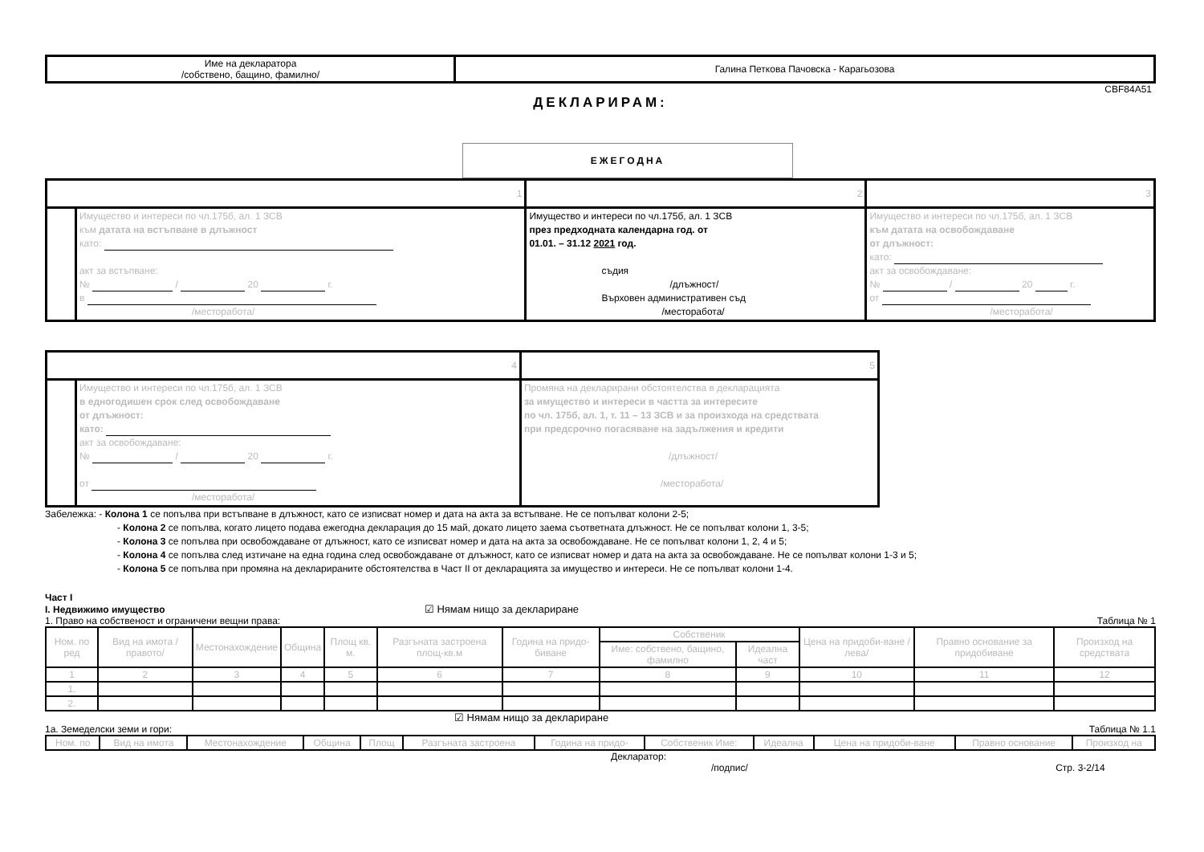| Име на декларатора /собствено, бащино, фамилно/ | Галина Петкова Пачовска - Карагьозова |
CBF84A51
ДЕКЛАРИРАМ:
ЕЖЕГОДНА
| 1 | | 2 | 3 |
| | Имущество и интереси по чл.175б, ал. 1 ЗСВ към датата на встъпване в длъжност като: акт за встъпване: № / 20 г. в /месторабота/ | Имущество и интереси по чл.175б, ал. 1 ЗСВ през предходната календарна год. от 01.01. – 31.12 2021 год. съдия /длъжност/ Върховен административен съд /месторабота/ | Имущество и интереси по чл.175б, ал. 1 ЗСВ към датата на освобождаване от длъжност: като: акт за освобождаване: № / 20 г. от /месторабота/ |
| 4 | | 5 |
| | Имущество и интереси по чл.175б, ал. 1 ЗСВ в едногодишен срок след освобождаване от длъжност: като: акт за освобождаване: № / 20 г. от /месторабота/ | Промяна на декларирани обстоятелства в декларацията за имущество и интереси в частта за интересите по чл. 175б, ал. 1, т. 11 – 13 ЗСВ и за произхода на средствата при предсрочно погасяване на задължения и кредити /длъжност/ /месторабота/ |
Забележка: - Колона 1 се попълва при встъпване в длъжност, като се изписват номер и дата на акта за встъпване. Не се попълват колони 2-5;
- Колона 2 се попълва, когато лицето подава ежегодна декларация до 15 май, докато лицето заема съответната длъжност. Не се попълват колони 1, 3-5;
- Колона 3 се попълва при освобождаване от длъжност, като се изписват номер и дата на акта за освобождаване. Не се попълват колони 1, 2, 4 и 5;
- Колона 4 се попълва след изтичане на една година след освобождаване от длъжност, като се изписват номер и дата на акта за освобождаване. Не се попълват колони 1-3 и 5;
- Колона 5 се попълва при промяна на декларираните обстоятелства в Част II от декларацията за имущество и интереси. Не се попълват колони 1-4.
Част I
I. Недвижимо имущество ☑ Нямам нищо за деклариране
1. Право на собственост и ограничени вещни права: Таблица № 1
| Ном. по ред | Вид на имота /правото/ | Местонахождение | Община | Площ кв. м. | Разгъната застроена площ-кв.м | Година на придо-биване | Собственик | | Цена на придоби-ване /лева/ | Правно основание за придобиване | Произход на средствата |
| --- | --- | --- | --- | --- | --- | --- | --- | --- | --- | --- | --- |
| | | | | | | | Име: собствено, бащино, фамилно | Идеална част | | | |
| 1 | 2 | 3 | 4 | 5 | 6 | 7 | 8 | 9 | 10 | 11 | 12 |
| 1. | | | | | | | | | | | |
| 2. | | | | | | | | | | | |
☑ Нямам нищо за деклариране
1а. Земеделски земи и гори: Таблица № 1.1
| Ном. по | Вид на имота | Местонахождение | Община | Площ | Разгъната застроена | Година на придо- | Собственик Име: | Идеална | Цена на придоби-ване | Правно основание | Произход на |
| --- | --- | --- | --- | --- | --- | --- | --- | --- | --- | --- | --- |
Декларатор:
/подпис/ Стр. 3-2/14